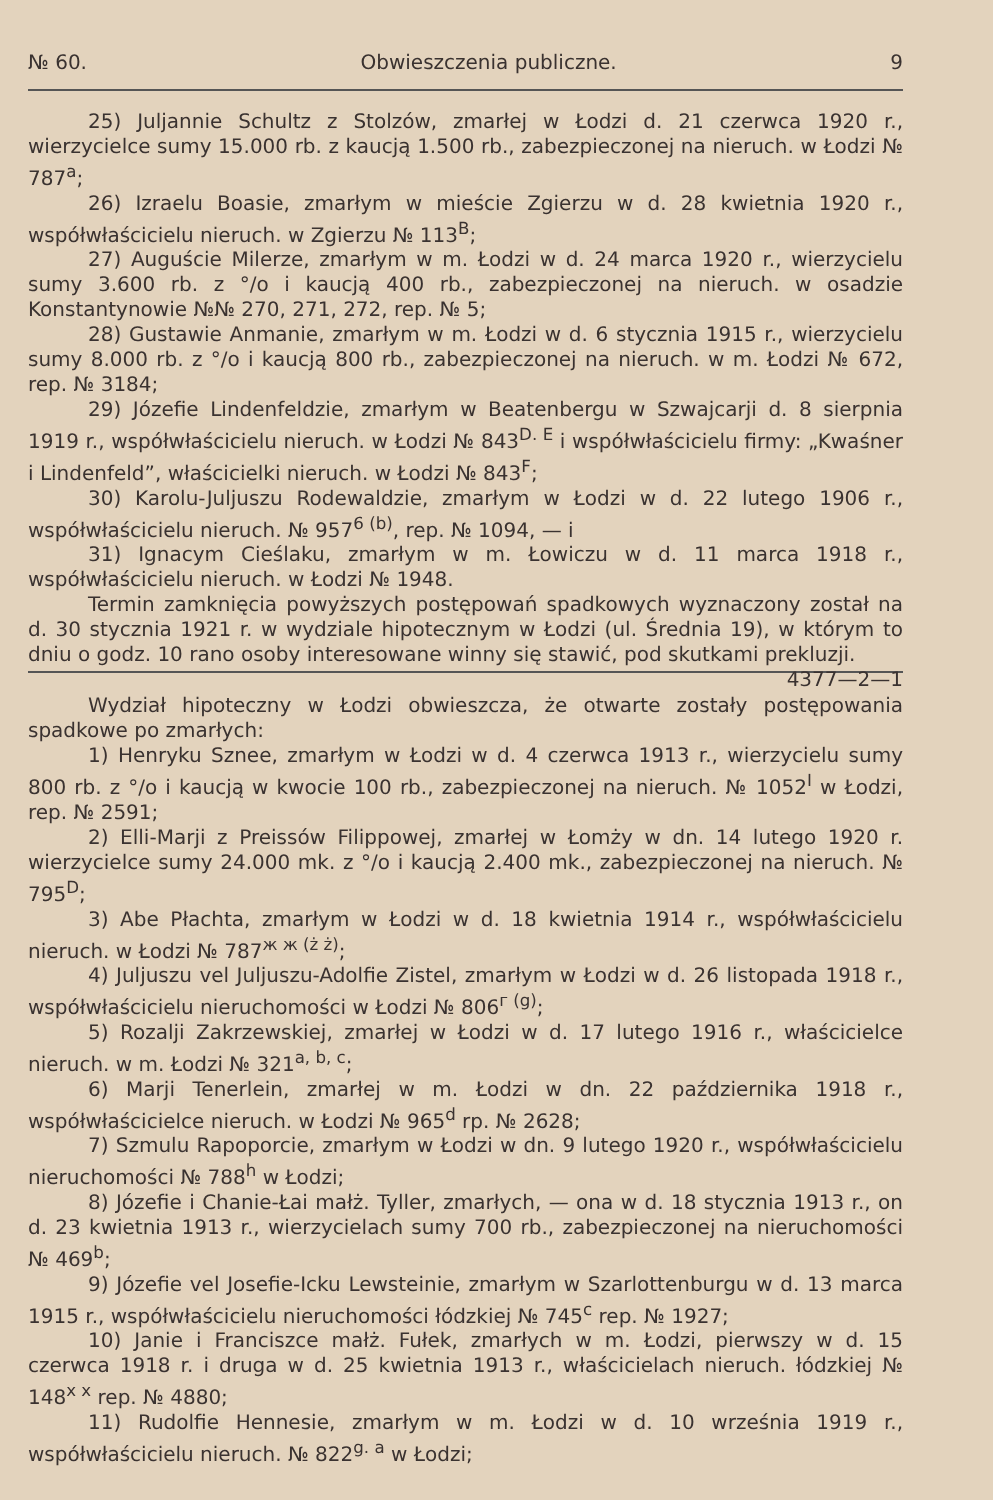№ 60. Obwieszczenia publiczne. 9
25) Juljannie Schultz z Stolzów, zmarłej w Łodzi d. 21 czerwca 1920 r., wierzycielce sumy 15.000 rb. z kaucją 1.500 rb., zabezpieczonej na nieruch. w Łodzi № 787<sup>a</sup>;
26) Izraelu Boasie, zmarłym w mieście Zgierzu w d. 28 kwietnia 1920 r., współwłaścicielu nieruch. w Zgierzu № 113<sup>B</sup>;
27) Auguście Milerze, zmarłym w m. Łodzi w d. 24 marca 1920 r., wierzycielu sumy 3.600 rb. z °/o i kaucją 400 rb., zabezpieczonej na nieruch. w osadzie Konstantynowie №№ 270, 271, 272, rep. № 5;
28) Gustawie Anmanie, zmarłym w m. Łodzi w d. 6 stycznia 1915 r., wierzycielu sumy 8.000 rb. z °/o i kaucją 800 rb., zabezpieczonej na nieruch. w m. Łodzi № 672, rep. № 3184;
29) Józefie Lindenfeldzie, zmarłym w Beatenbergu w Szwajcarji d. 8 sierpnia 1919 r., współwłaścicielu nieruch. w Łodzi № 843<sup>D. E</sup> i współwłaścicielu firmy: „Kwaśner i Lindenfeld”, właścicielki nieruch. w Łodzi № 843<sup>F</sup>;
30) Karolu-Juljuszu Rodewaldzie, zmarłym w Łodzi w d. 22 lutego 1906 r., współwłaścicielu nieruch. № 957<sup>6 (b)</sup>, rep. № 1094, — i
31) Ignacym Cieślaku, zmarłym w m. Łowiczu w d. 11 marca 1918 r., współwłaścicielu nieruch. w Łodzi № 1948.
Termin zamknięcia powyższych postępowań spadkowych wyznaczony został na d. 30 stycznia 1921 r. w wydziale hipotecznym w Łodzi (ul. Średnia 19), w którym to dniu o godz. 10 rano osoby interesowane winny się stawić, pod skutkami prekluzji. 4377—2—1
Wydział hipoteczny w Łodzi obwieszcza, że otwarte zostały postępowania spadkowe po zmarłych:
1) Henryku Sznee, zmarłym w Łodzi w d. 4 czerwca 1913 r., wierzycielu sumy 800 rb. z °/o i kaucją w kwocie 100 rb., zabezpieczonej na nieruch. № 1052<sup>I</sup> w Łodzi, rep. № 2591;
2) Elli-Marji z Preissów Filippowej, zmarłej w Łomży w dn. 14 lutego 1920 r. wierzycielce sumy 24.000 mk. z °/o i kaucją 2.400 mk., zabezpieczonej na nieruch. № 795<sup>D</sup>;
3) Abe Płachta, zmarłym w Łodzi w d. 18 kwietnia 1914 r., współwłaścicielu nieruch. w Łodzi № 787<sup>ж ж (ż ż)</sup>;
4) Juljuszu vel Juljuszu-Adolfie Zistel, zmarłym w Łodzi w d. 26 listopada 1918 r., współwłaścicielu nieruchomości w Łodzi № 806<sup>г (g)</sup>;
5) Rozalji Zakrzewskiej, zmarłej w Łodzi w d. 17 lutego 1916 r., właścicielce nieruch. w m. Łodzi № 321<sup>a, b, c</sup>;
6) Marji Tenerlein, zmarłej w m. Łodzi w dn. 22 października 1918 r., współwłaścicielce nieruch. w Łodzi № 965<sup>d</sup> rp. № 2628;
7) Szmulu Rapoporcie, zmarłym w Łodzi w dn. 9 lutego 1920 r., współwłaścicielu nieruchomości № 788<sup>h</sup> w Łodzi;
8) Józefie i Chanie-Łai małż. Tyller, zmarłych, — ona w d. 18 stycznia 1913 r., on d. 23 kwietnia 1913 r., wierzycielach sumy 700 rb., zabezpieczonej na nieruchomości № 469<sup>b</sup>;
9) Józefie vel Josefie-Icku Lewsteinie, zmarłym w Szarlottenburgu w d. 13 marca 1915 r., współwłaścicielu nieruchomości łódzkiej № 745<sup>c</sup> rep. № 1927;
10) Janie i Franciszce małż. Fułek, zmarłych w m. Łodzi, pierwszy w d. 15 czerwca 1918 r. i druga w d. 25 kwietnia 1913 r., właścicielach nieruch. łódzkiej № 148<sup>x x</sup> rep. № 4880;
11) Rudolfie Hennesie, zmarłym w m. Łodzi w d. 10 września 1919 r., współwłaścicielu nieruch. № 822<sup>g. a</sup> w Łodzi;